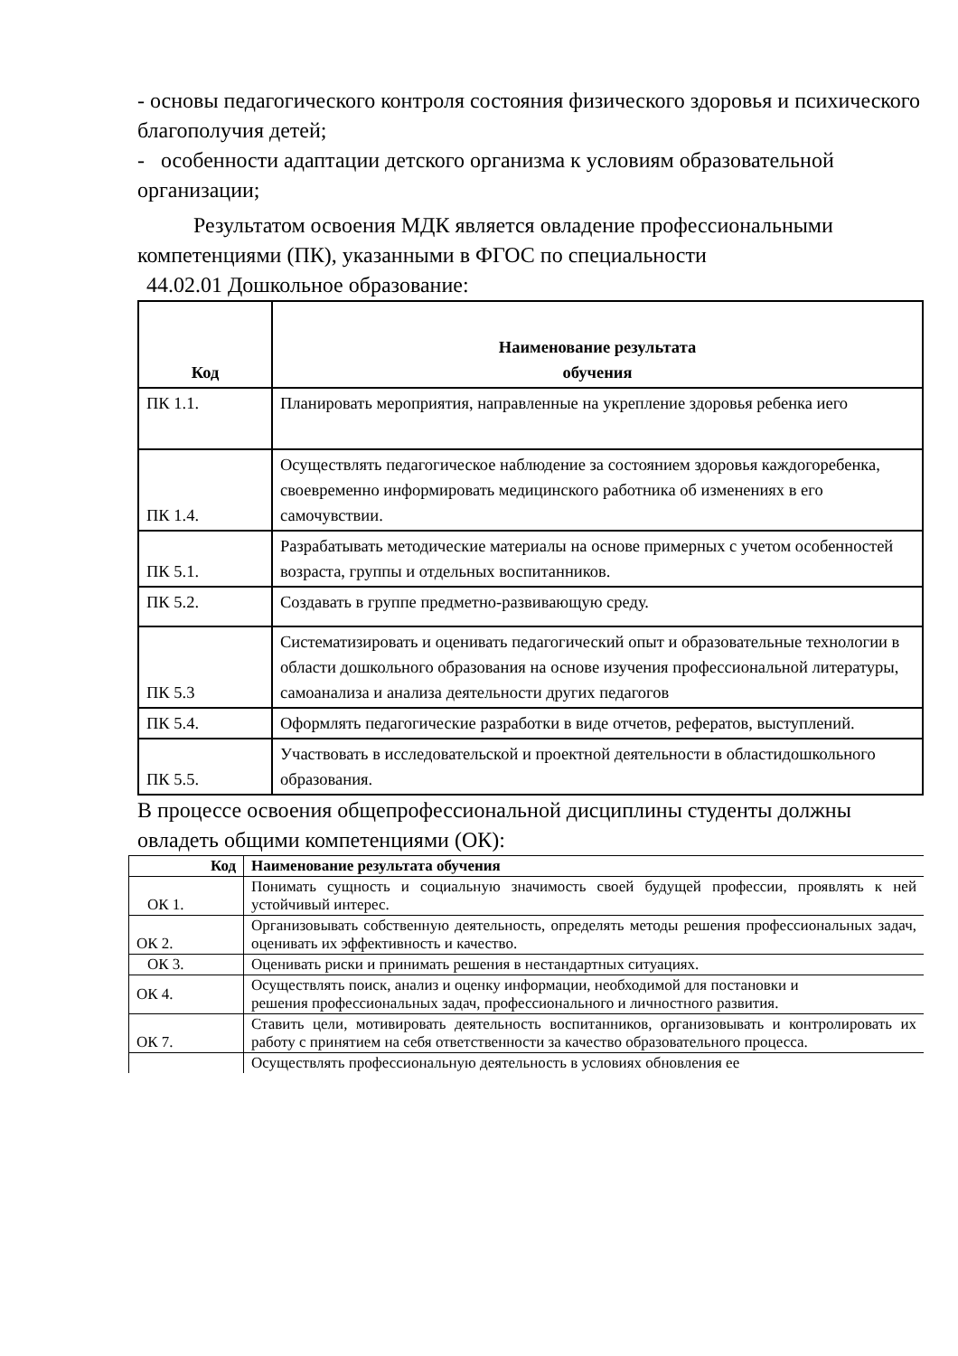- основы педагогического контроля состояния физического здоровья и психического благополучия детей;
- особенности адаптации детского организма к условиям образовательной организации;
Результатом освоения МДК является овладение профессиональными компетенциями (ПК), указанными в ФГОС по специальности
44.02.01 Дошкольное образование:
| Код | Наименование результата обучения |
| --- | --- |
| ПК 1.1. | Планировать мероприятия, направленные на укрепление здоровья ребенка иего |
| ПК 1.4. | Осуществлять педагогическое наблюдение за состоянием здоровья каждогоребенка, своевременно информировать медицинского работника об изменениях в его самочувствии. |
| ПК 5.1. | Разрабатывать методические материалы на основе примерных с учетом особенностей возраста, группы и отдельных воспитанников. |
| ПК 5.2. | Создавать в группе предметно-развивающую среду. |
| ПК 5.3 | Систематизировать и оценивать педагогический опыт и образовательные технологии в области дошкольного образования на основе изучения профессиональной литературы, самоанализа и анализа деятельности других педагогов |
| ПК 5.4. | Оформлять педагогические разработки в виде отчетов, рефератов, выступлений. |
| ПК 5.5. | Участвовать в исследовательской и проектной деятельности в областидошкольного образования. |
В процессе освоения общепрофессиональной дисциплины студенты должны овладеть общими компетенциями (ОК):
| Код | Наименование результата обучения |
| --- | --- |
| ОК 1. | Понимать сущность и социальную значимость своей будущей профессии, проявлять к ней устойчивый интерес. |
| ОК 2. | Организовывать собственную деятельность, определять методы решения профессиональных задач, оценивать их эффективность и качество. |
| ОК 3. | Оценивать риски и принимать решения в нестандартных ситуациях. |
| ОК 4. | Осуществлять поиск, анализ и оценку информации, необходимой для постановки и решения профессиональных задач, профессионального и личностного развития. |
| ОК 7. | Ставить цели, мотивировать деятельность воспитанников, организовывать и контролировать их работу с принятием на себя ответственности за качество образовательного процесса. |
| | Осуществлять профессиональную деятельность в условиях обновления ее |